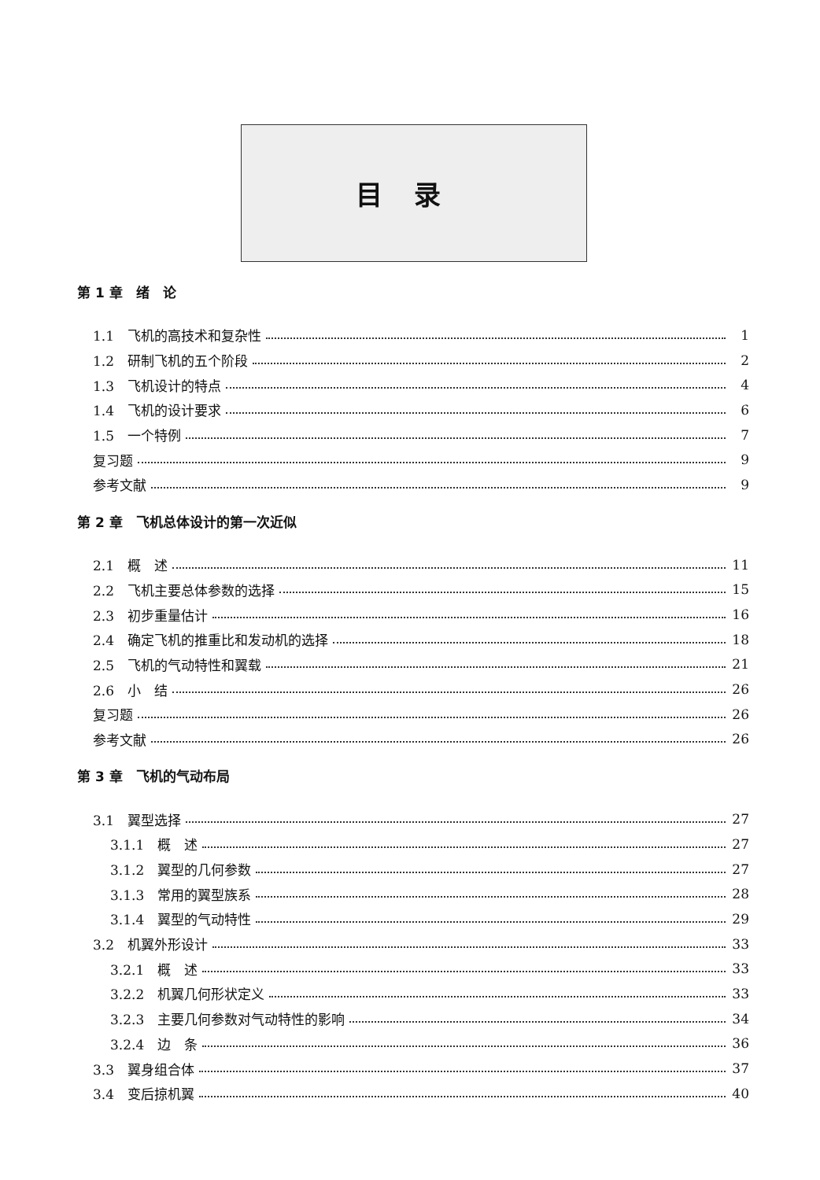目录
第 1 章　绪　论
1.1　飞机的高技术和复杂性 1
1.2　研制飞机的五个阶段 2
1.3　飞机设计的特点 4
1.4　飞机的设计要求 6
1.5　一个特例 7
复习题 9
参考文献 9
第 2 章　飞机总体设计的第一次近似
2.1　概　述 11
2.2　飞机主要总体参数的选择 15
2.3　初步重量估计 16
2.4　确定飞机的推重比和发动机的选择 18
2.5　飞机的气动特性和翼载 21
2.6　小　结 26
复习题 26
参考文献 26
第 3 章　飞机的气动布局
3.1　翼型选择 27
3.1.1　概　述 27
3.1.2　翼型的几何参数 27
3.1.3　常用的翼型族系 28
3.1.4　翼型的气动特性 29
3.2　机翼外形设计 33
3.2.1　概　述 33
3.2.2　机翼几何形状定义 33
3.2.3　主要几何参数对气动特性的影响 34
3.2.4　边　条 36
3.3　翼身组合体 37
3.4　变后掠机翼 40